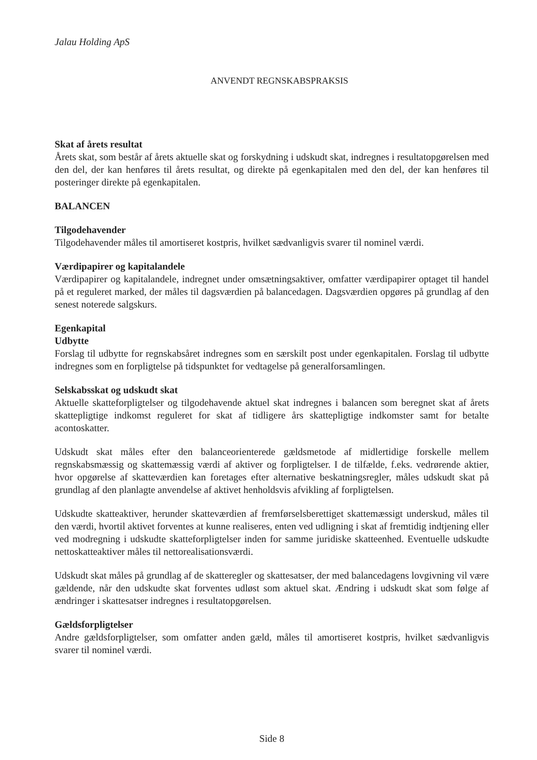Jalau Holding ApS
ANVENDT REGNSKABSPRAKSIS
Skat af årets resultat
Årets skat, som består af årets aktuelle skat og forskydning i udskudt skat, indregnes i resultatopgørelsen med den del, der kan henføres til årets resultat, og direkte på egenkapitalen med den del, der kan henføres til posteringer direkte på egenkapitalen.
BALANCEN
Tilgodehavender
Tilgodehavender måles til amortiseret kostpris, hvilket sædvanligvis svarer til nominel værdi.
Værdipapirer og kapitalandele
Værdipapirer og kapitalandele, indregnet under omsætningsaktiver, omfatter værdipapirer optaget til handel på et reguleret marked, der måles til dagsværdien på balancedagen. Dagsværdien opgøres på grundlag af den senest noterede salgskurs.
Egenkapital
Udbytte
Forslag til udbytte for regnskabsåret indregnes som en særskilt post under egenkapitalen. Forslag til udbytte indregnes som en forpligtelse på tidspunktet for vedtagelse på generalforsamlingen.
Selskabsskat og udskudt skat
Aktuelle skatteforpligtelser og tilgodehavende aktuel skat indregnes i balancen som beregnet skat af årets skattepligtige indkomst reguleret for skat af tidligere års skattepligtige indkomster samt for betalte acontoskatter.
Udskudt skat måles efter den balanceorienterede gældsmetode af midlertidige forskelle mellem regnskabsmæssig og skattemæssig værdi af aktiver og forpligtelser. I de tilfælde, f.eks. vedrørende aktier, hvor opgørelse af skatteværdien kan foretages efter alternative beskatningsregler, måles udskudt skat på grundlag af den planlagte anvendelse af aktivet henholdsvis afvikling af forpligtelsen.
Udskudte skatteaktiver, herunder skatteværdien af fremførselsberettiget skattemæssigt underskud, måles til den værdi, hvortil aktivet forventes at kunne realiseres, enten ved udligning i skat af fremtidig indtjening eller ved modregning i udskudte skatteforpligtelser inden for samme juridiske skatteenhed. Eventuelle udskudte nettoskatteaktiver måles til nettorealisationsværdi.
Udskudt skat måles på grundlag af de skatteregler og skattesatser, der med balancedagens lovgivning vil være gældende, når den udskudte skat forventes udløst som aktuel skat. Ændring i udskudt skat som følge af ændringer i skattesatser indregnes i resultatopgørelsen.
Gældsforpligtelser
Andre gældsforpligtelser, som omfatter anden gæld, måles til amortiseret kostpris, hvilket sædvanligvis svarer til nominel værdi.
Side 8